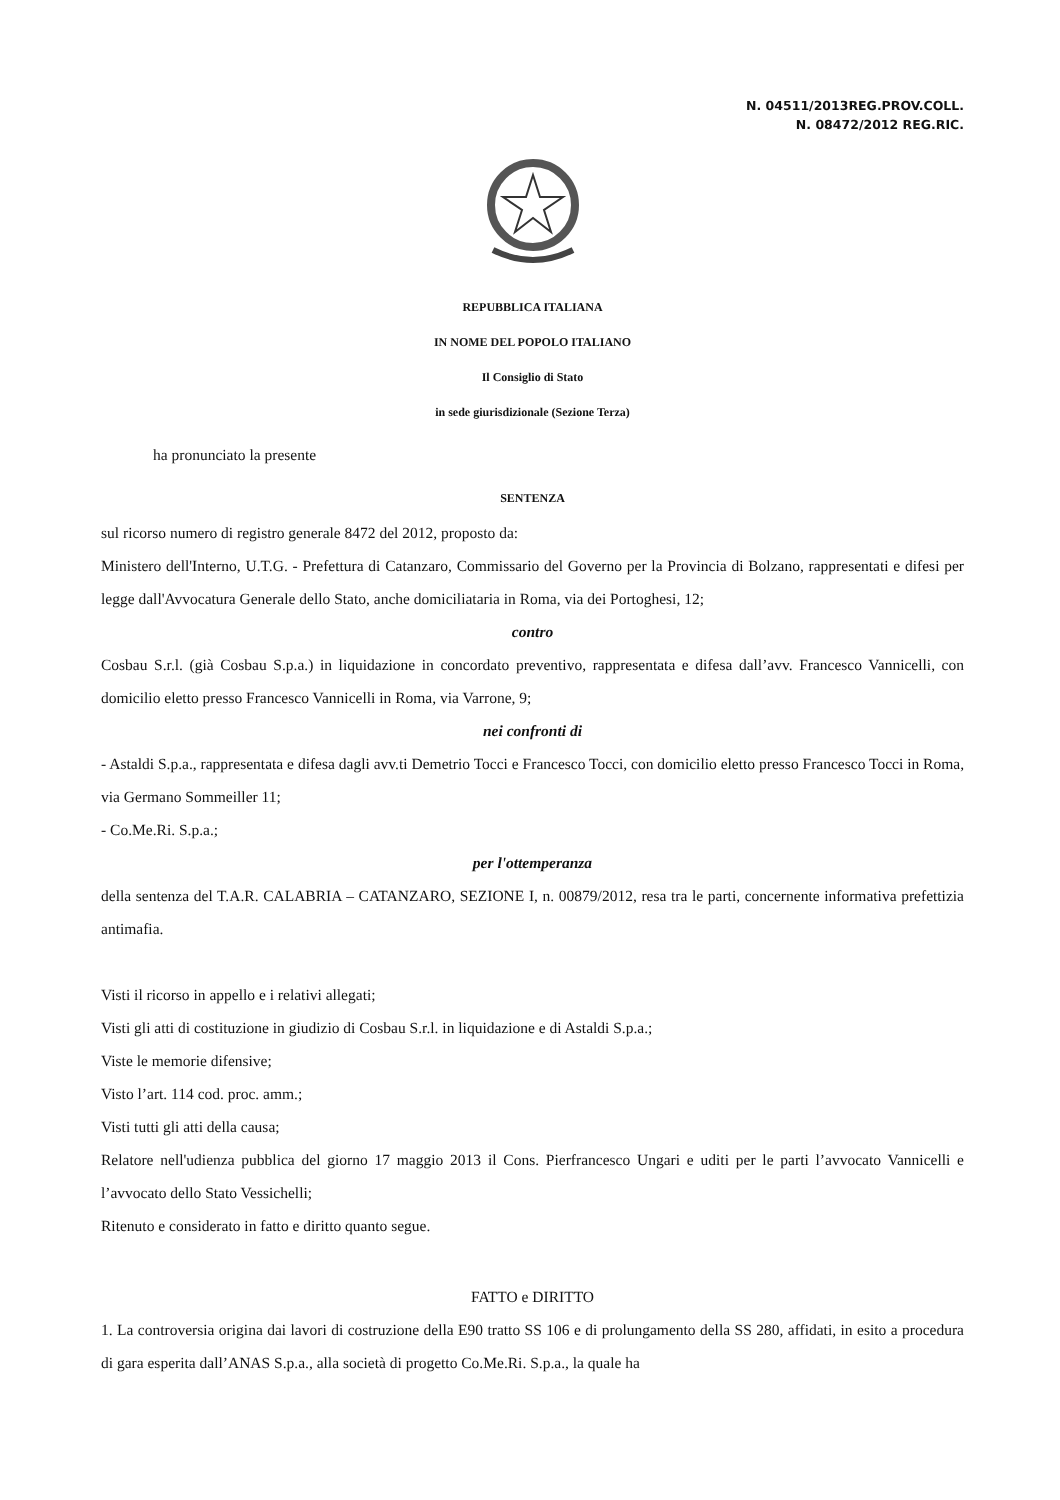N. 04511/2013REG.PROV.COLL.
N. 08472/2012 REG.RIC.
REPUBBLICA ITALIANA
IN NOME DEL POPOLO ITALIANO
Il Consiglio di Stato
in sede giurisdizionale (Sezione Terza)
ha pronunciato la presente
SENTENZA
sul ricorso numero di registro generale 8472 del 2012, proposto da:
Ministero dell'Interno, U.T.G. - Prefettura di Catanzaro, Commissario del Governo per la Provincia di Bolzano, rappresentati e difesi per legge dall'Avvocatura Generale dello Stato, anche domiciliataria in Roma, via dei Portoghesi, 12;
contro
Cosbau S.r.l. (già Cosbau S.p.a.) in liquidazione in concordato preventivo, rappresentata e difesa dall’avv. Francesco Vannicelli, con domicilio eletto presso Francesco Vannicelli in Roma, via Varrone, 9;
nei confronti di
- Astaldi S.p.a., rappresentata e difesa dagli avv.ti Demetrio Tocci e Francesco Tocci, con domicilio eletto presso Francesco Tocci in Roma, via Germano Sommeiller 11;
- Co.Me.Ri. S.p.a.;
per l'ottemperanza
della sentenza del T.A.R. CALABRIA – CATANZARO, SEZIONE I, n. 00879/2012, resa tra le parti, concernente informativa prefettizia antimafia.
Visti il ricorso in appello e i relativi allegati;
Visti gli atti di costituzione in giudizio di Cosbau S.r.l. in liquidazione e di Astaldi S.p.a.;
Viste le memorie difensive;
Visto l’art. 114 cod. proc. amm.;
Visti tutti gli atti della causa;
Relatore nell'udienza pubblica del giorno 17 maggio 2013 il Cons. Pierfrancesco Ungari e uditi per le parti l’avvocato Vannicelli e l’avvocato dello Stato Vessichelli;
Ritenuto e considerato in fatto e diritto quanto segue.
FATTO e DIRITTO
1. La controversia origina dai lavori di costruzione della E90 tratto SS 106 e di prolungamento della SS 280, affidati, in esito a procedura di gara esperita dall’ANAS S.p.a., alla società di progetto Co.Me.Ri. S.p.a., la quale ha